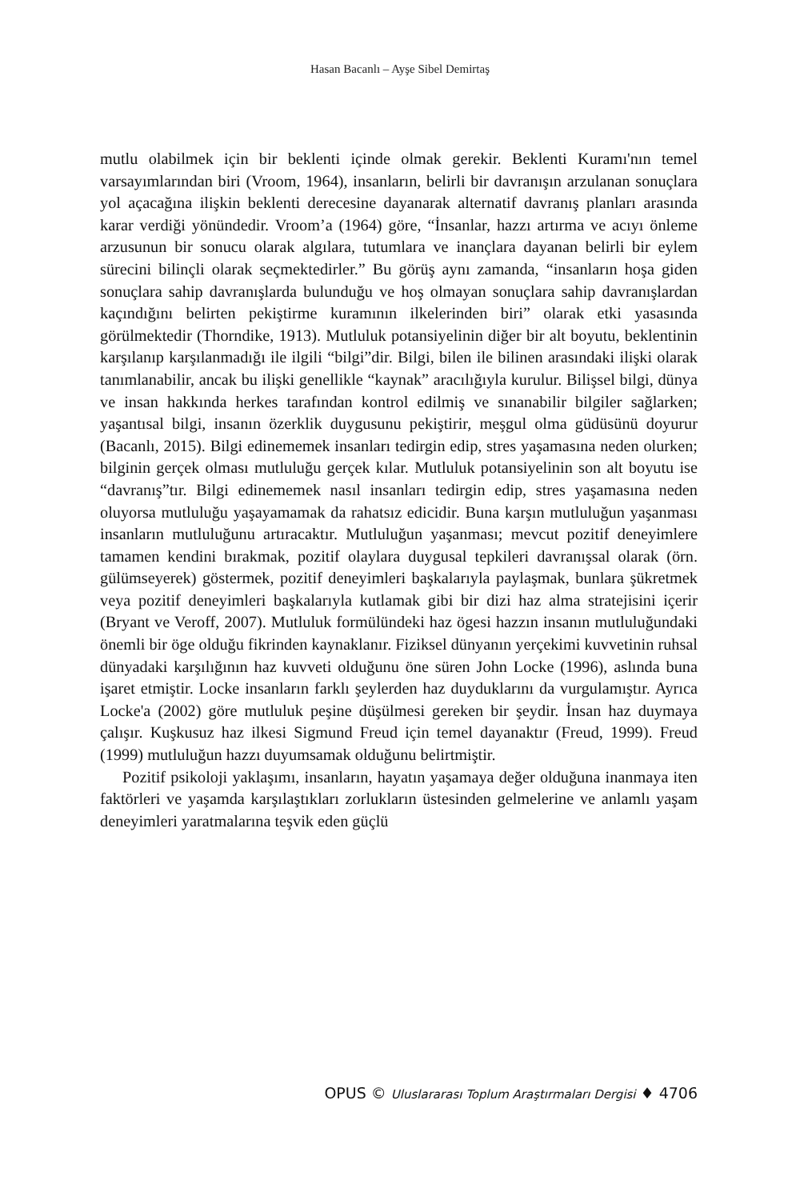Hasan Bacanlı – Ayşe Sibel Demirtaş
mutlu olabilmek için bir beklenti içinde olmak gerekir. Beklenti Kuramı'nın temel varsayımlarından biri (Vroom, 1964), insanların, belirli bir davranışın arzulanan sonuçlara yol açacağına ilişkin beklenti derecesine dayanarak alternatif davranış planları arasında karar verdiği yönündedir. Vroom’a (1964) göre, “İnsanlar, hazzı artırma ve acıyı önleme arzusunun bir sonucu olarak algılara, tutumlara ve inançlara dayanan belirli bir eylem sürecini bilinçli olarak seçmektedirler.” Bu görüş aynı zamanda, “insanların hoşa giden sonuçlara sahip davranışlarda bulunduğu ve hoş olmayan sonuçlara sahip davranışlardan kaçındığını belirten pekiştirme kuramının ilkelerinden biri” olarak etki yasasında görülmektedir (Thorndike, 1913). Mutluluk potansiyelinin diğer bir alt boyutu, beklentinin karşılanıp karşılanmadığı ile ilgili “bilgi”dir. Bilgi, bilen ile bilinen arasındaki ilişki olarak tanımlanabilir, ancak bu ilişki genellikle “kaynak” aracılığıyla kurulur. Bilişsel bilgi, dünya ve insan hakkında herkes tarafından kontrol edilmiş ve sınanabilir bilgiler sağlarken; yaşantısal bilgi, insanın özerklik duygusunu pekiştirir, meşgul olma güdüsünü doyurur (Bacanlı, 2015). Bilgi edinememek insanları tedirgin edip, stres yaşamasına neden olurken; bilginin gerçek olması mutluluğu gerçek kılar. Mutluluk potansiyelinin son alt boyutu ise “davranış”tır. Bilgi edinememek nasıl insanları tedirgin edip, stres yaşamasına neden oluyorsa mutluluğu yaşayamamak da rahatsız edicidir. Buna karşın mutluluğun yaşanması insanların mutluluğunu artıracaktır. Mutluluğun yaşanması; mevcut pozitif deneyimlere tamamen kendini bırakmak, pozitif olaylara duygusal tepkileri davranışsal olarak (örn. gülümseyerek) göstermek, pozitif deneyimleri başkalarıyla paylaşmak, bunlara şükretmek veya pozitif deneyimleri başkalarıyla kutlamak gibi bir dizi haz alma stratejisini içerir (Bryant ve Veroff, 2007). Mutluluk formülündeki haz ögesi hazzın insanın mutluluğundaki önemli bir öge olduğu fikrinden kaynaklanır. Fiziksel dünyanın yerçekimi kuvvetinin ruhsal dünyadaki karşılığının haz kuvveti olduğunu öne süren John Locke (1996), aslında buna işaret etmiştir. Locke insanların farklı şeylerden haz duyduklarını da vurgulamıştır. Ayrıca Locke'a (2002) göre mutluluk peşine düşülmesi gereken bir şeydir. İnsan haz duymaya çalışır. Kuşkusuz haz ilkesi Sigmund Freud için temel dayanaktır (Freud, 1999). Freud (1999) mutluluğun hazzı duyumsamak olduğunu belirtmiştir.
Pozitif psikoloji yaklaşımı, insanların, hayatın yaşamaya değer olduğuna inanmaya iten faktörleri ve yaşamda karşılaştıkları zorlukların üstesinden gelmelerine ve anlamlı yaşam deneyimleri yaratmalarına teşvik eden güçlü
OPUS © Uluslararası Toplum Araştırmaları Dergisi ♦ 4706